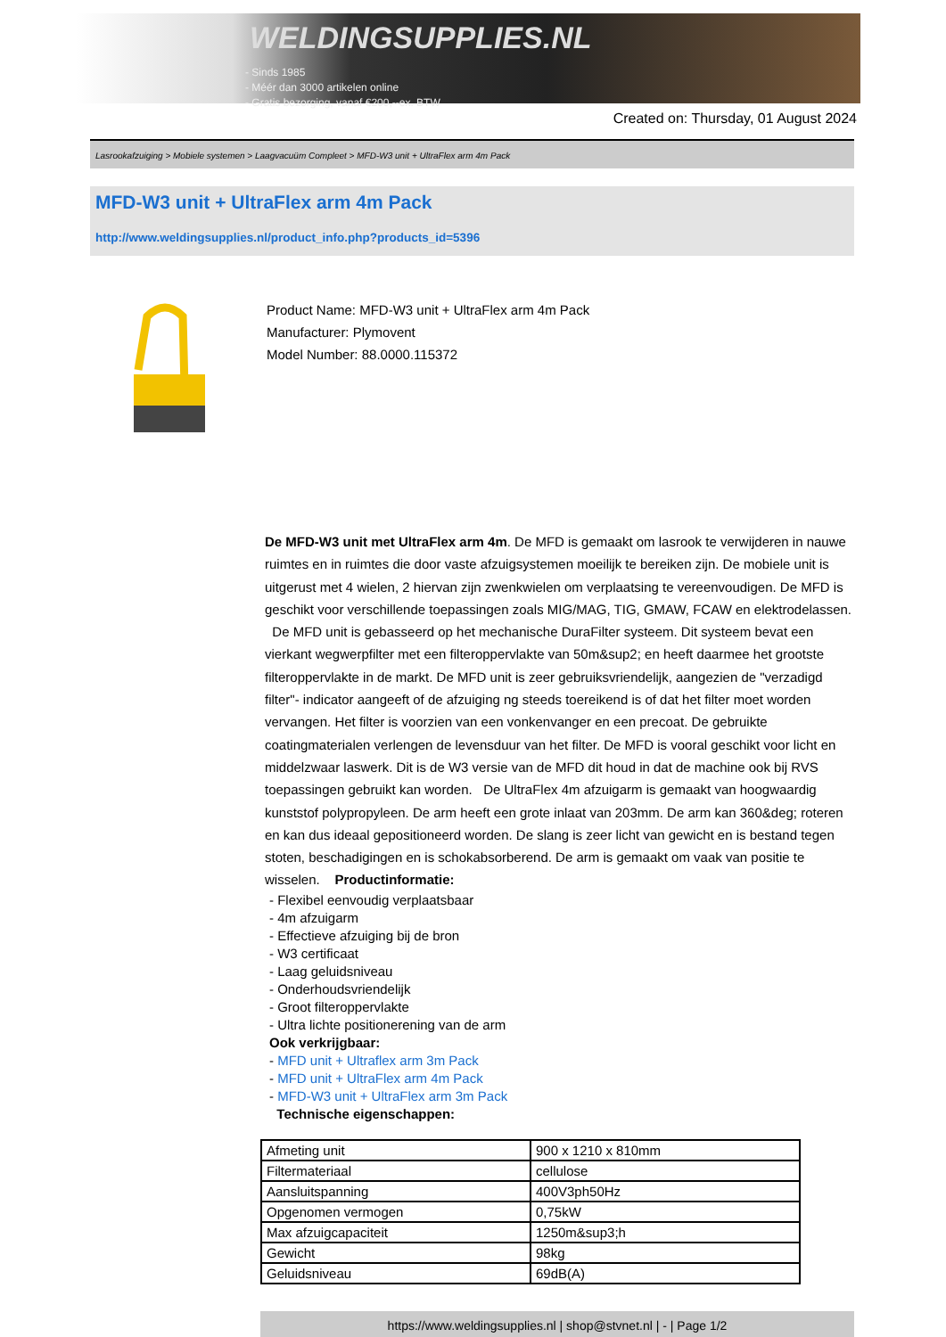WELDINGSUPPLIES.NL
- Sinds 1985
- Méér dan 3000 artikelen online
- Gratis bezorging, vanaf €200,--ex. BTW
Created on: Thursday, 01 August 2024
Lasrookafzuiging > Mobiele systemen > Laagvacuüm Compleet > MFD-W3 unit + UltraFlex arm 4m Pack
MFD-W3 unit + UltraFlex arm 4m Pack
http://www.weldingsupplies.nl/product_info.php?products_id=5396
Product Name: MFD-W3 unit + UltraFlex arm 4m Pack
Manufacturer: Plymovent
Model Number: 88.0000.115372
De MFD-W3 unit met UltraFlex arm 4m. De MFD is gemaakt om lasrook te verwijderen in nauwe ruimtes en in ruimtes die door vaste afzuigsystemen moeilijk te bereiken zijn. De mobiele unit is uitgerust met 4 wielen, 2 hiervan zijn zwenkwielen om verplaatsing te vereenvoudigen. De MFD is geschikt voor verschillende toepassingen zoals MIG/MAG, TIG, GMAW, FCAW en elektrodelassen. De MFD unit is gebasseerd op het mechanische DuraFilter systeem. Dit systeem bevat een vierkant wegwerpfilter met een filteroppervlakte van 50m&sup2; en heeft daarmee het grootste filteroppervlakte in de markt. De MFD unit is zeer gebruiksvriendelijk, aangezien de "verzadigd filter"- indicator aangeeft of de afzuiging ng steeds toereikend is of dat het filter moet worden vervangen. Het filter is voorzien van een vonkenvanger en een precoat. De gebruikte coatingmaterialen verlengen de levensduur van het filter. De MFD is vooral geschikt voor licht en middelzwaar laswerk. Dit is de W3 versie van de MFD dit houd in dat de machine ook bij RVS toepassingen gebruikt kan worden. De UltraFlex 4m afzuigarm is gemaakt van hoogwaardig kunststof polypropyleen. De arm heeft een grote inlaat van 203mm. De arm kan 360&deg; roteren en kan dus ideaal gepositioneerd worden. De slang is zeer licht van gewicht en is bestand tegen stoten, beschadigingen en is schokabsorberend. De arm is gemaakt om vaak van positie te wisselen. Productinformatie:
- Flexibel eenvoudig verplaatsbaar
- 4m afzuigarm
- Effectieve afzuiging bij de bron
- W3 certificaat
- Laag geluidsniveau
- Onderhoudsvriendelijk
- Groot filteroppervlakte
- Ultra lichte positionerening van de arm
Ook verkrijgbaar:
- MFD unit + Ultraflex arm 3m Pack
- MFD unit + UltraFlex arm 4m Pack
- MFD-W3 unit + UltraFlex arm 3m Pack
Technische eigenschappen:
| Afmeting unit | 900 x 1210 x 810mm |
| Filtermateriaal | cellulose |
| Aansluitspanning | 400V3ph50Hz |
| Opgenomen vermogen | 0,75kW |
| Max afzuigcapaciteit | 1250m&sup3;h |
| Gewicht | 98kg |
| Geluidsniveau | 69dB(A) |
https://www.weldingsupplies.nl | shop@stvnet.nl | - | Page 1/2